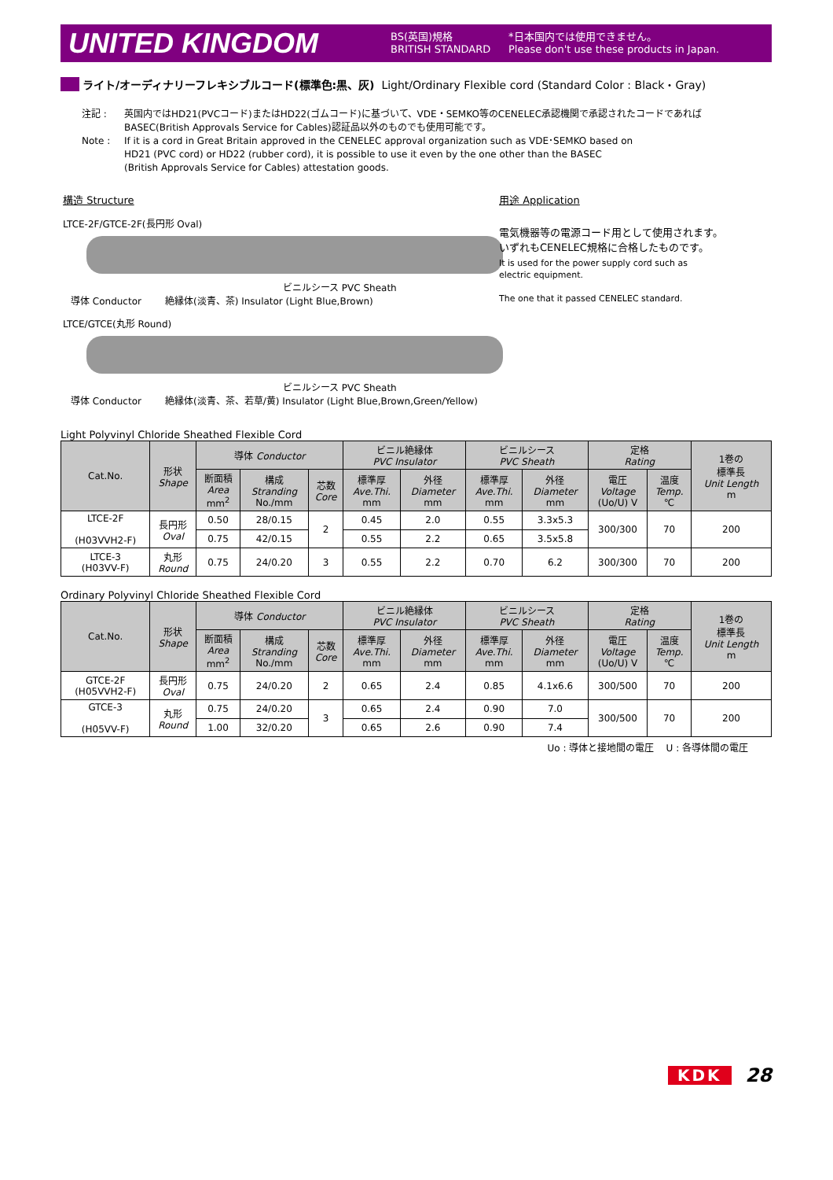UNITED KINGDOM
BS(英国)規格
BRITISH STANDARD
*日本国内では使用できません。
Please don't use these products in Japan.
ライト/オーディナリーフレキシブルコード(標準色:黒、灰) Light/Ordinary Flexible cord (Standard Color : Black・Gray)
注記 : 英国内ではHD21(PVCコード)またはHD22(ゴムコード)に基づいて、VDE・SEMKO等のCENELEC承認機関で承認されたコードであれば
BASEC(British Approvals Service for Cables)認証品以外のものでも使用可能です。
Note : If it is a cord in Great Britain approved in the CENELEC approval organization such as VDE･SEMKO based on
HD21 (PVC cord) or HD22 (rubber cord), it is possible to use it even by the one other than the BASEC
(British Approvals Service for Cables) attestation goods.
構造 Structure
LTCE-2F/GTCE-2F(長円形 Oval)
ビニルシース PVC Sheath
導体 Conductor 絶縁体(淡青、茶) Insulator (Light Blue,Brown)
LTCE/GTCE(丸形 Round)
ビニルシース PVC Sheath
導体 Conductor 絶縁体(淡青、茶、若草/黄) Insulator (Light Blue,Brown,Green/Yellow)
用途 Application
電気機器等の電源コード用として使用されます。
いずれもCENELEC規格に合格したものです。
It is used for the power supply cord such as
electric equipment.
The one that it passed CENELEC standard.
Light Polyvinyl Chloride Sheathed Flexible Cord
| Cat.No. | 形状 Shape | 導体 Conductor | | | ビニル絶縁体 PVC Insulator | | ビニルシース PVC Sheath | | 定格 Rating | | 1巻の 標準長 Unit Length m |
| --- | --- | --- | --- | --- | --- | --- | --- | --- | --- | --- | --- |
| | | 断面積 Area mm<sup>2</sup> | 構成 Stranding No./mm | 芯数 Core | 標準厚 Ave.Thi. mm | 外径 Diameter mm | 標準厚 Ave.Thi. mm | 外径 Diameter mm | 電圧 Voltage (Uo/U) V | 温度 Temp. ℃ | |
| LTCE-2F (H03VVH2-F) | 長円形 Oval | 0.50 | 28/0.15 | 2 | 0.45 | 2.0 | 0.55 | 3.3x5.3 | 300/300 | 70 | 200 |
| | | 0.75 | 42/0.15 | | 0.55 | 2.2 | 0.65 | 3.5x5.8 | | | |
| LTCE-3 (H03VV-F) | 丸形 Round | 0.75 | 24/0.20 | 3 | 0.55 | 2.2 | 0.70 | 6.2 | 300/300 | 70 | 200 |
Ordinary Polyvinyl Chloride Sheathed Flexible Cord
| Cat.No. | 形状 Shape | 導体 Conductor | | | ビニル絶縁体 PVC Insulator | | ビニルシース PVC Sheath | | 定格 Rating | | 1巻の 標準長 Unit Length m |
| --- | --- | --- | --- | --- | --- | --- | --- | --- | --- | --- | --- |
| | | 断面積 Area mm<sup>2</sup> | 構成 Stranding No./mm | 芯数 Core | 標準厚 Ave.Thi. mm | 外径 Diameter mm | 標準厚 Ave.Thi. mm | 外径 Diameter mm | 電圧 Voltage (Uo/U) V | 温度 Temp. ℃ | |
| GTCE-2F (H05VVH2-F) | 長円形 Oval | 0.75 | 24/0.20 | 2 | 0.65 | 2.4 | 0.85 | 4.1x6.6 | 300/500 | 70 | 200 |
| GTCE-3 (H05VV-F) | 丸形 Round | 0.75 | 24/0.20 | 3 | 0.65 | 2.4 | 0.90 | 7.0 | 300/500 | 70 | 200 |
| | | 1.00 | 32/0.20 | | 0.65 | 2.6 | 0.90 | 7.4 | | | |
Uo : 導体と接地間の電圧 U : 各導体間の電圧
KDK 28